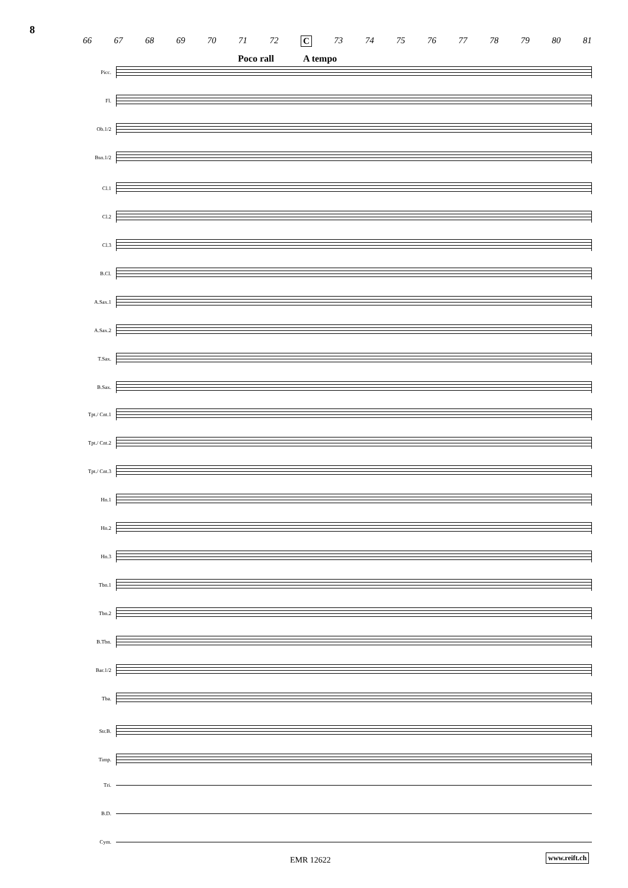8
66 67 68 69 70 71 72 C 73 74 75 76 77 78 79 80 81
Poco rall A tempo
Picc.
Fl.
Ob.1/2
Bsn.1/2
Cl.1
Cl.2
Cl.3
B.Cl.
A.Sax.1
A.Sax.2
T.Sax.
B.Sax.
Tpt./ Cnt.1
Tpt./ Cnt.2
Tpt./ Cnt.3
Hn.1
Hn.2
Hn.3
Tbn.1
Tbn.2
B.Tbn.
Bar.1/2
Tba.
Str.B.
Timp.
Tri.
B.D.
Cym.
EMR 12622 www.reift.ch